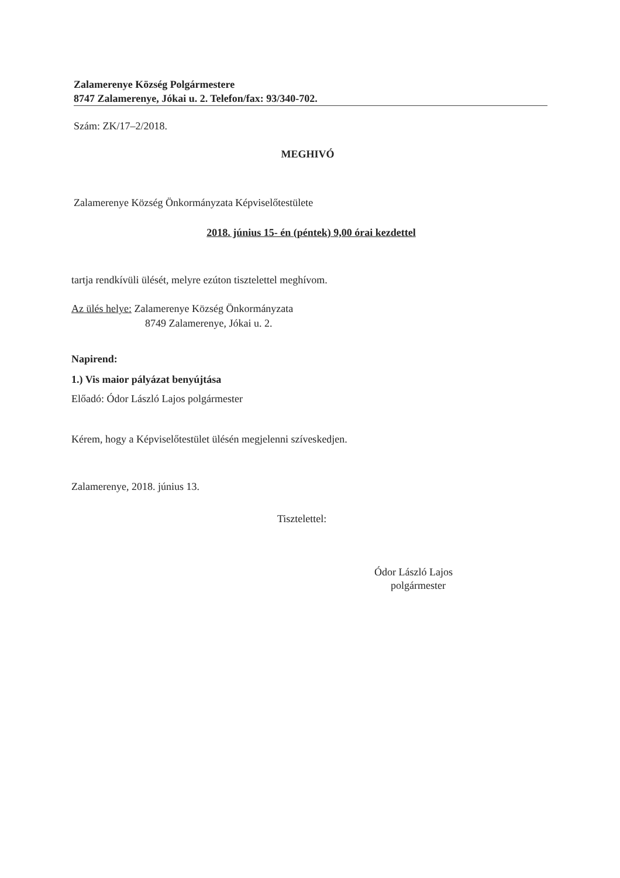Zalamerenye Község Polgármestere
8747 Zalamerenye, Jókai u. 2. Telefon/fax: 93/340-702.
Szám: ZK/17–2/2018.
MEGHIVÓ
Zalamerenye Község Önkormányzata Képviselőtestülete
2018. június 15- én (péntek) 9,00 órai kezdettel
tartja rendkívüli ülését, melyre ezúton tisztelettel meghívom.
Az ülés helye: Zalamerenye Község Önkormányzata
8749 Zalamerenye, Jókai u. 2.
Napirend:
1.) Vis maior pályázat benyújtása
Előadó: Ódor László Lajos polgármester
Kérem, hogy a Képviselőtestület ülésén megjelenni szíveskedjen.
Zalamerenye, 2018. június 13.
Tisztelettel:
Ódor László Lajos
polgármester